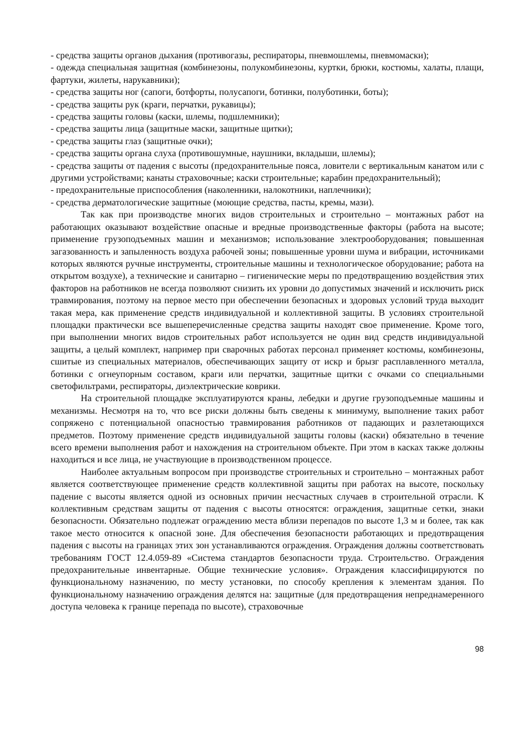- средства защиты органов дыхания (противогазы, респираторы, пневмошлемы, пневмомаски);
- одежда специальная защитная (комбинезоны, полукомбинезоны, куртки, брюки, костюмы, халаты, плащи, фартуки, жилеты, нарукавники);
- средства защиты ног (сапоги, ботфорты, полусапоги, ботинки, полуботинки, боты);
- средства защиты рук (краги, перчатки, рукавицы);
- средства защиты головы (каски, шлемы, подшлемники);
- средства защиты лица (защитные маски, защитные щитки);
- средства защиты глаз (защитные очки);
- средства защиты органа слуха (противошумные, наушники, вкладыши, шлемы);
- средства защиты от падения с высоты (предохранительные пояса, ловители с вертикальным канатом или с другими устройствами; канаты страховочные; каски строительные; карабин предохранительный);
- предохранительные приспособления (наколенники, налокотники, наплечники);
- средства дерматологические защитные (моющие средства, пасты, кремы, мази).
Так как при производстве многих видов строительных и строительно – монтажных работ на работающих оказывают воздействие опасные и вредные производственные факторы (работа на высоте; применение грузоподъемных машин и механизмов; использование электрооборудования; повышенная загазованность и запыленность воздуха рабочей зоны; повышенные уровни шума и вибрации, источниками которых являются ручные инструменты, строительные машины и технологическое оборудование; работа на открытом воздухе), а технические и санитарно – гигиенические меры по предотвращению воздействия этих факторов на работников не всегда позволяют снизить их уровни до допустимых значений и исключить риск травмирования, поэтому на первое место при обеспечении безопасных и здоровых условий труда выходит такая мера, как применение средств индивидуальной и коллективной защиты. В условиях строительной площадки практически все вышеперечисленные средства защиты находят свое применение. Кроме того, при выполнении многих видов строительных работ используется не один вид средств индивидуальной защиты, а целый комплект, например при сварочных работах персонал применяет костюмы, комбинезоны, сшитые из специальных материалов, обеспечивающих защиту от искр и брызг расплавленного металла, ботинки с огнеупорным составом, краги или перчатки, защитные щитки с очками со специальными светофильтрами, респираторы, диэлектрические коврики.
На строительной площадке эксплуатируются краны, лебедки и другие грузоподъемные машины и механизмы. Несмотря на то, что все риски должны быть сведены к минимуму, выполнение таких работ сопряжено с потенциальной опасностью травмирования работников от падающих и разлетающихся предметов. Поэтому применение средств индивидуальной защиты головы (каски) обязательно в течение всего времени выполнения работ и нахождения на строительном объекте. При этом в касках также должны находиться и все лица, не участвующие в производственном процессе.
Наиболее актуальным вопросом при производстве строительных и строительно – монтажных работ является соответствующее применение средств коллективной защиты при работах на высоте, поскольку падение с высоты является одной из основных причин несчастных случаев в строительной отрасли. К коллективным средствам защиты от падения с высоты относятся: ограждения, защитные сетки, знаки безопасности. Обязательно подлежат ограждению места вблизи перепадов по высоте 1,3 м и более, так как такое место относится к опасной зоне. Для обеспечения безопасности работающих и предотвращения падения с высоты на границах этих зон устанавливаются ограждения. Ограждения должны соответствовать требованиям ГОСТ 12.4.059-89 «Система стандартов безопасности труда. Строительство. Ограждения предохранительные инвентарные. Общие технические условия». Ограждения классифицируются по функциональному назначению, по месту установки, по способу крепления к элементам здания. По функциональному назначению ограждения делятся на: защитные (для предотвращения непреднамеренного доступа человека к границе перепада по высоте), страховочные
98